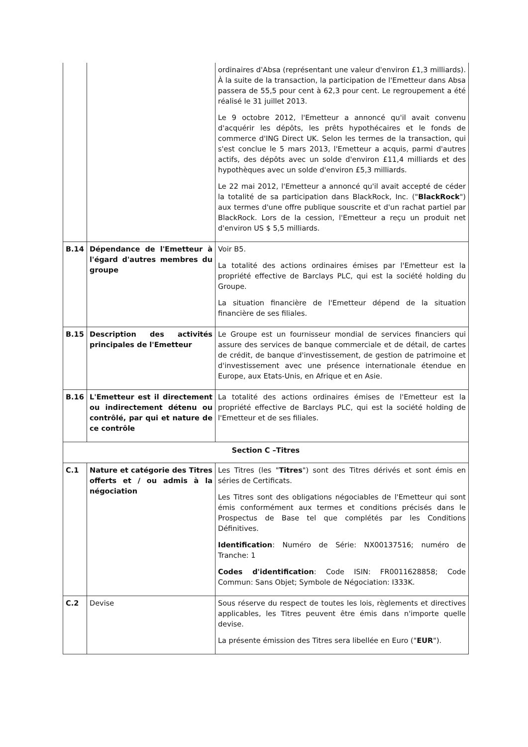| | | ordinaires d'Absa (représentant une valeur d'environ £1,3 milliards). À la suite de la transaction, la participation de l'Emetteur dans Absa passera de 55,5 pour cent à 62,3 pour cent. Le regroupement a été réalisé le 31 juillet 2013. Le 9 octobre 2012, l'Emetteur a annoncé qu'il avait convenu d'acquérir les dépôts, les prêts hypothécaires et le fonds de commerce d'ING Direct UK. Selon les termes de la transaction, qui s'est conclue le 5 mars 2013, l'Emetteur a acquis, parmi d'autres actifs, des dépôts avec un solde d'environ £11,4 milliards et des hypothèques avec un solde d'environ £5,3 milliards. Le 22 mai 2012, l'Emetteur a annoncé qu'il avait accepté de céder la totalité de sa participation dans BlackRock, Inc. (" BlackRock ") aux termes d'une offre publique souscrite et d'un rachat partiel par BlackRock. Lors de la cession, l'Emetteur a reçu un produit net d'environ US $ 5,5 milliards. |
| B.14 | Dépendance de l'Emetteur à l'égard d'autres membres du groupe | Voir B5. La totalité des actions ordinaires émises par l'Emetteur est la propriété effective de Barclays PLC, qui est la société holding du Groupe. La situation financière de l'Emetteur dépend de la situation financière de ses filiales. |
| B.15 | Description des activités principales de l'Emetteur | Le Groupe est un fournisseur mondial de services financiers qui assure des services de banque commerciale et de détail, de cartes de crédit, de banque d'investissement, de gestion de patrimoine et d'investissement avec une présence internationale étendue en Europe, aux Etats-Unis, en Afrique et en Asie. |
| B.16 | L'Emetteur est il directement ou indirectement détenu ou contrôlé, par qui et nature de ce contrôle | La totalité des actions ordinaires émises de l'Emetteur est la propriété effective de Barclays PLC, qui est la société holding de l'Emetteur et de ses filiales. |
| Section C –Titres | | |
| C.1 | Nature et catégorie des Titres offerts et / ou admis à la négociation | Les Titres (les " Titres ") sont des Titres dérivés et sont émis en séries de Certificats. Les Titres sont des obligations négociables de l'Emetteur qui sont émis conformément aux termes et conditions précisés dans le Prospectus de Base tel que complétés par les Conditions Définitives. Identification : Numéro de Série: NX00137516; numéro de Tranche: 1 Codes d'identification : Code ISIN: FR0011628858; Code Commun: Sans Objet; Symbole de Négociation: I333K. |
| C.2 | Devise | Sous réserve du respect de toutes les lois, règlements et directives applicables, les Titres peuvent être émis dans n'importe quelle devise. La présente émission des Titres sera libellée en Euro (" EUR "). |